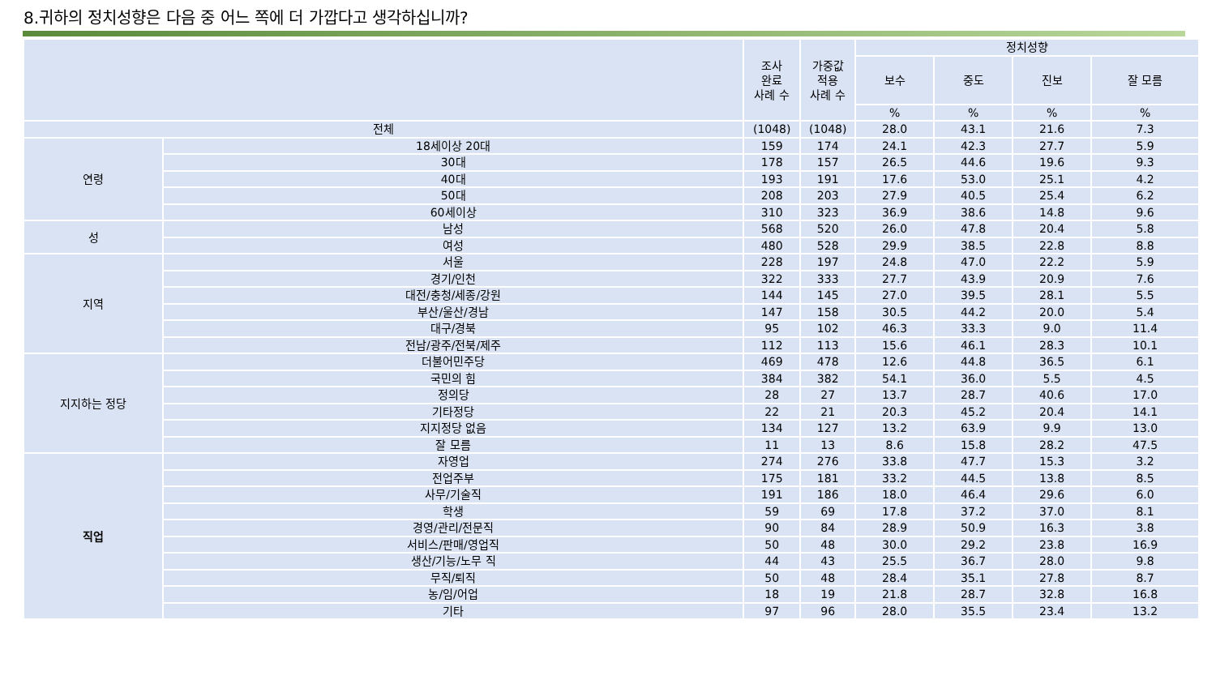8.귀하의 정치성향은 다음 중 어느 쪽에 더 가깝다고 생각하십니까?
| | | 조사 완료 사례 수 | 가중값 적용 사례 수 | 정치성향 | | | |
| --- | --- | --- | --- | --- | --- | --- | --- |
| | | | | 보수 | 중도 | 진보 | 잘 모름 |
| | | | | % | % | % | % |
| 전체 | | (1048) | (1048) | 28.0 | 43.1 | 21.6 | 7.3 |
| 연령 | 18세이상 20대 | 159 | 174 | 24.1 | 42.3 | 27.7 | 5.9 |
| | 30대 | 178 | 157 | 26.5 | 44.6 | 19.6 | 9.3 |
| | 40대 | 193 | 191 | 17.6 | 53.0 | 25.1 | 4.2 |
| | 50대 | 208 | 203 | 27.9 | 40.5 | 25.4 | 6.2 |
| | 60세이상 | 310 | 323 | 36.9 | 38.6 | 14.8 | 9.6 |
| 성 | 남성 | 568 | 520 | 26.0 | 47.8 | 20.4 | 5.8 |
| | 여성 | 480 | 528 | 29.9 | 38.5 | 22.8 | 8.8 |
| 지역 | 서울 | 228 | 197 | 24.8 | 47.0 | 22.2 | 5.9 |
| | 경기/인천 | 322 | 333 | 27.7 | 43.9 | 20.9 | 7.6 |
| | 대전/충청/세종/강원 | 144 | 145 | 27.0 | 39.5 | 28.1 | 5.5 |
| | 부산/울산/경남 | 147 | 158 | 30.5 | 44.2 | 20.0 | 5.4 |
| | 대구/경북 | 95 | 102 | 46.3 | 33.3 | 9.0 | 11.4 |
| | 전남/광주/전북/제주 | 112 | 113 | 15.6 | 46.1 | 28.3 | 10.1 |
| 지지하는 정당 | 더불어민주당 | 469 | 478 | 12.6 | 44.8 | 36.5 | 6.1 |
| | 국민의 힘 | 384 | 382 | 54.1 | 36.0 | 5.5 | 4.5 |
| | 정의당 | 28 | 27 | 13.7 | 28.7 | 40.6 | 17.0 |
| | 기타정당 | 22 | 21 | 20.3 | 45.2 | 20.4 | 14.1 |
| | 지지정당 없음 | 134 | 127 | 13.2 | 63.9 | 9.9 | 13.0 |
| | 잘 모름 | 11 | 13 | 8.6 | 15.8 | 28.2 | 47.5 |
| 직업 | 자영업 | 274 | 276 | 33.8 | 47.7 | 15.3 | 3.2 |
| | 전업주부 | 175 | 181 | 33.2 | 44.5 | 13.8 | 8.5 |
| | 사무/기술직 | 191 | 186 | 18.0 | 46.4 | 29.6 | 6.0 |
| | 학생 | 59 | 69 | 17.8 | 37.2 | 37.0 | 8.1 |
| | 경영/관리/전문직 | 90 | 84 | 28.9 | 50.9 | 16.3 | 3.8 |
| | 서비스/판매/영업직 | 50 | 48 | 30.0 | 29.2 | 23.8 | 16.9 |
| | 생산/기능/노무 직 | 44 | 43 | 25.5 | 36.7 | 28.0 | 9.8 |
| | 무직/퇴직 | 50 | 48 | 28.4 | 35.1 | 27.8 | 8.7 |
| | 농/임/어업 | 18 | 19 | 21.8 | 28.7 | 32.8 | 16.8 |
| | 기타 | 97 | 96 | 28.0 | 35.5 | 23.4 | 13.2 |